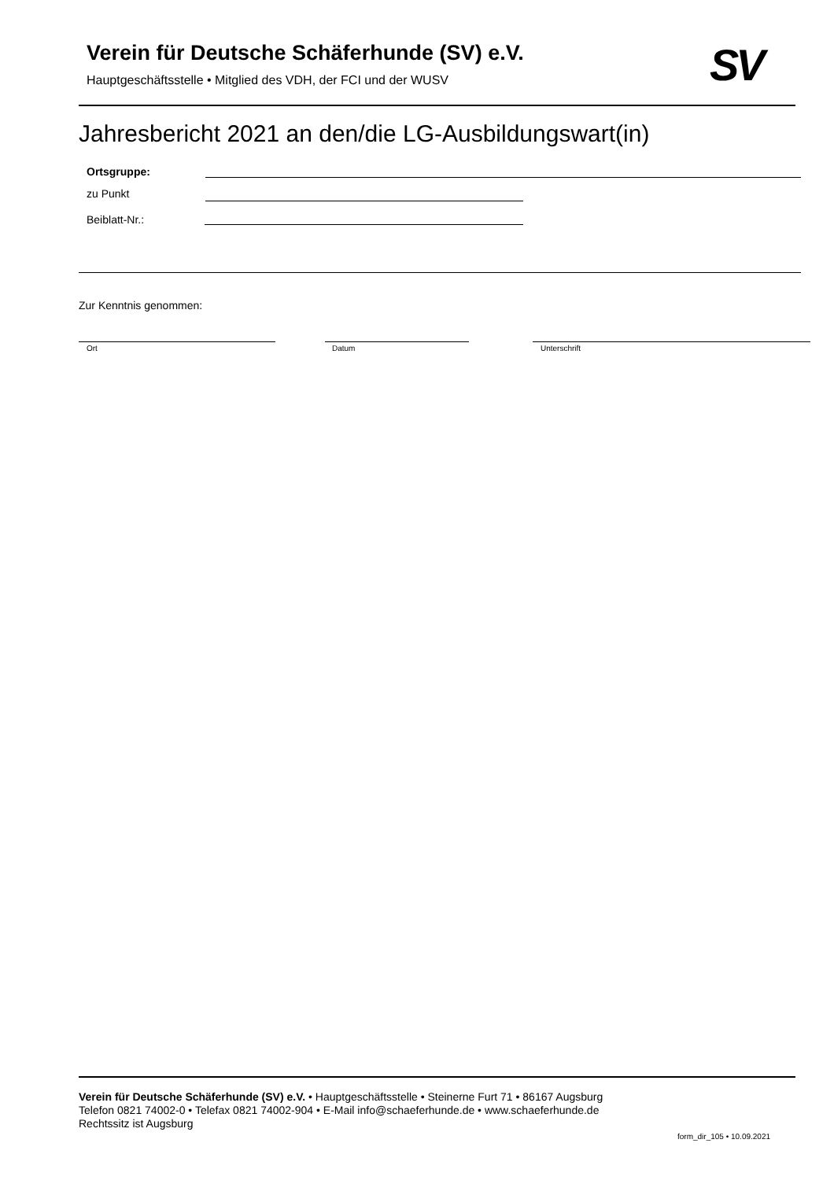Verein für Deutsche Schäferhunde (SV) e.V.
Hauptgeschäftsstelle • Mitglied des VDH, der FCI und der WUSV
SV
Jahresbericht 2021 an den/die LG-Ausbildungswart(in)
Ortsgruppe:
zu Punkt
Beiblatt-Nr.:
Zur Kenntnis genommen:
Ort Datum Unterschrift
Verein für Deutsche Schäferhunde (SV) e.V. • Hauptgeschäftsstelle • Steinerne Furt 71 • 86167 Augsburg
Telefon 0821 74002-0 • Telefax 0821 74002-904 • E-Mail info@schaeferhunde.de • www.schaeferhunde.de
Rechtssitz ist Augsburg
form_dir_105 • 10.09.2021